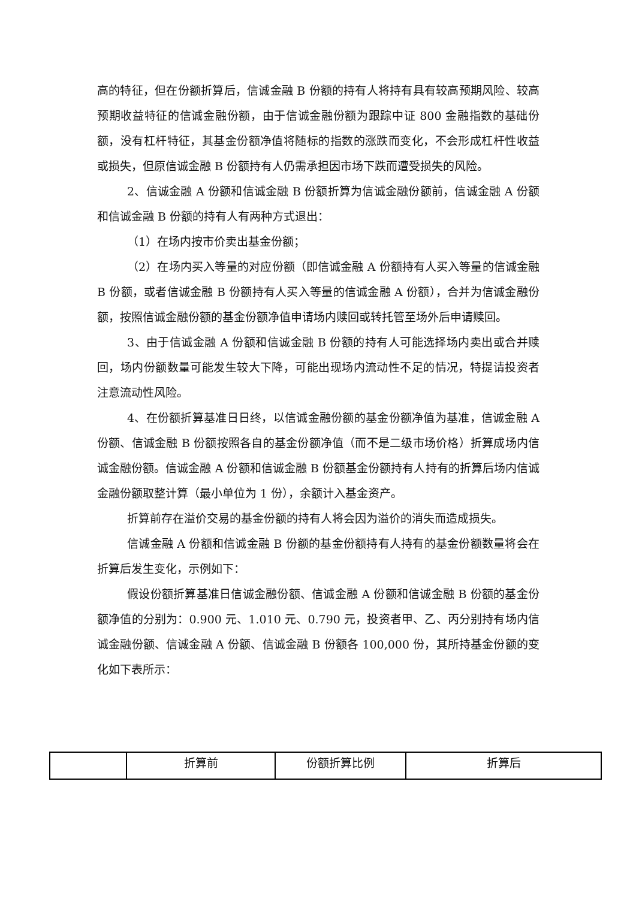高的特征，但在份额折算后，信诚金融 B 份额的持有人将持有具有较高预期风险、较高预期收益特征的信诚金融份额，由于信诚金融份额为跟踪中证 800 金融指数的基础份额，没有杠杆特征，其基金份额净值将随标的指数的涨跌而变化，不会形成杠杆性收益或损失，但原信诚金融 B 份额持有人仍需承担因市场下跌而遭受损失的风险。
2、信诚金融 A 份额和信诚金融 B 份额折算为信诚金融份额前，信诚金融 A 份额和信诚金融 B 份额的持有人有两种方式退出：
（1）在场内按市价卖出基金份额；
（2）在场内买入等量的对应份额（即信诚金融 A 份额持有人买入等量的信诚金融 B 份额，或者信诚金融 B 份额持有人买入等量的信诚金融 A 份额），合并为信诚金融份额，按照信诚金融份额的基金份额净值申请场内赎回或转托管至场外后申请赎回。
3、由于信诚金融 A 份额和信诚金融 B 份额的持有人可能选择场内卖出或合并赎回，场内份额数量可能发生较大下降，可能出现场内流动性不足的情况，特提请投资者注意流动性风险。
4、在份额折算基准日日终，以信诚金融份额的基金份额净值为基准，信诚金融 A 份额、信诚金融 B 份额按照各自的基金份额净值（而不是二级市场价格）折算成场内信诚金融份额。信诚金融 A 份额和信诚金融 B 份额基金份额持有人持有的折算后场内信诚金融份额取整计算（最小单位为 1 份），余额计入基金资产。
折算前存在溢价交易的基金份额的持有人将会因为溢价的消失而造成损失。
信诚金融 A 份额和信诚金融 B 份额的基金份额持有人持有的基金份额数量将会在折算后发生变化，示例如下：
假设份额折算基准日信诚金融份额、信诚金融 A 份额和信诚金融 B 份额的基金份额净值的分别为：0.900 元、1.010 元、0.790 元，投资者甲、乙、丙分别持有场内信诚金融份额、信诚金融 A 份额、信诚金融 B 份额各 100,000 份，其所持基金份额的变化如下表所示：
| | 折算前 | 份额折算比例 | 折算后 |
| --- | --- | --- | --- |